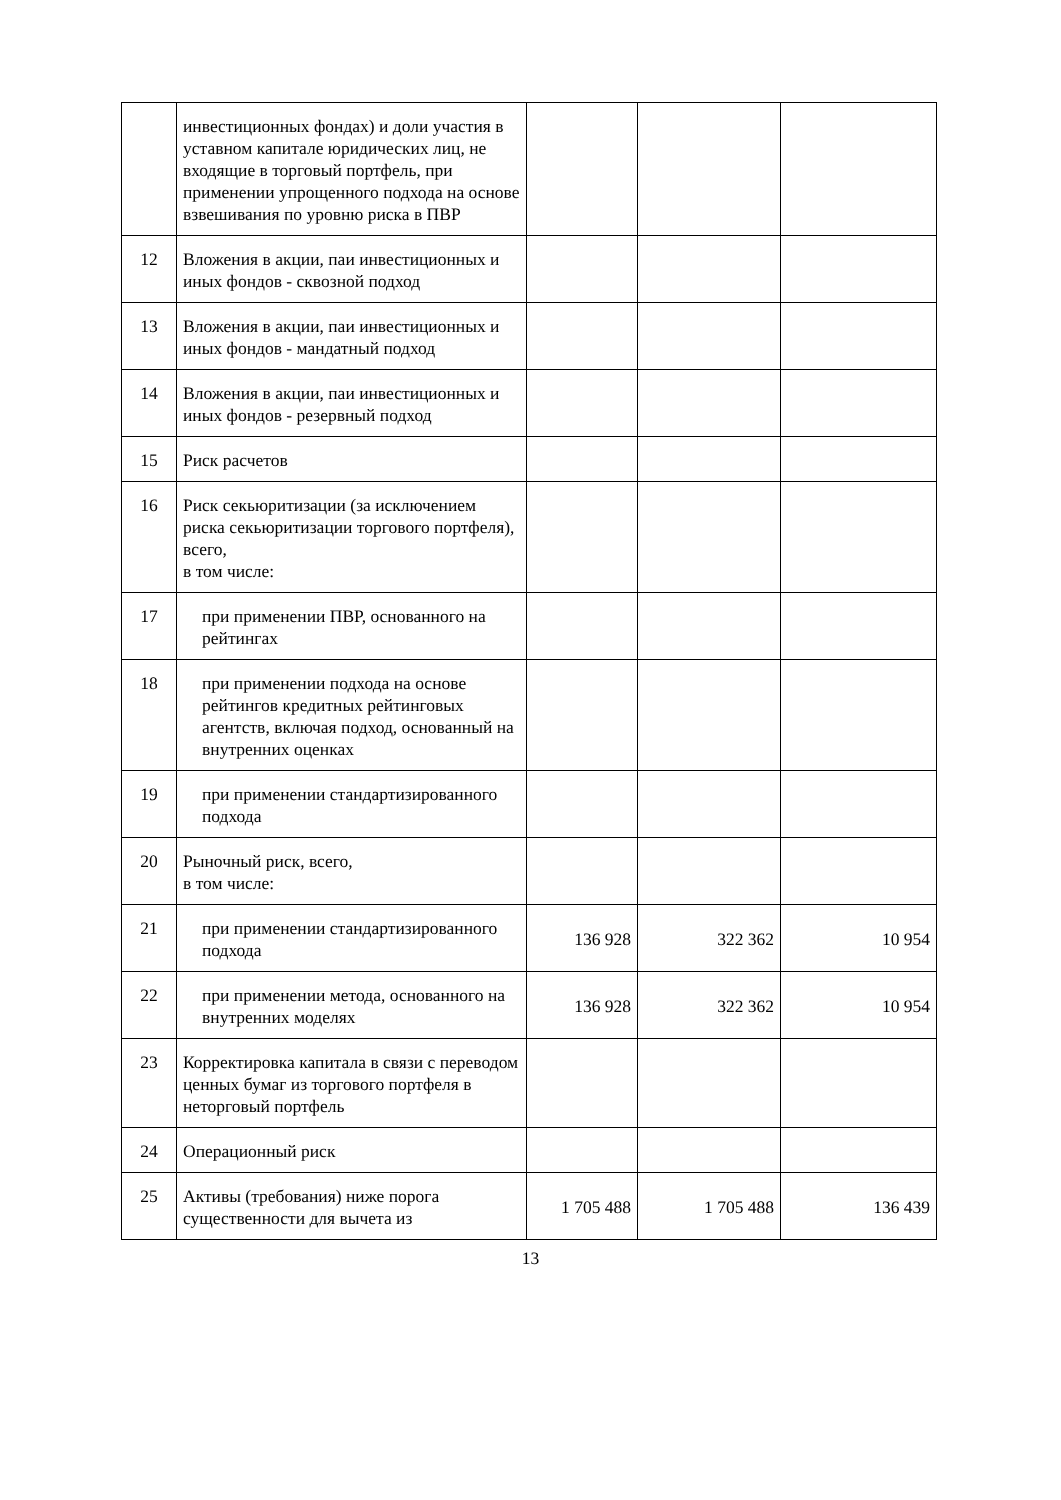| | инвестиционных фондах) и доли участия в уставном капитале юридических лиц, не входящие в торговый портфель, при применении упрощенного подхода на основе взвешивания по уровню риска в ПВР | | | |
| 12 | Вложения в акции, паи инвестиционных и иных фондов - сквозной подход | | | |
| 13 | Вложения в акции, паи инвестиционных и иных фондов - мандатный подход | | | |
| 14 | Вложения в акции, паи инвестиционных и иных фондов - резервный подход | | | |
| 15 | Риск расчетов | | | |
| 16 | Риск секьюритизации (за исключением риска секьюритизации торгового портфеля), всего, в том числе: | | | |
| 17 | при применении ПВР, основанного на рейтингах | | | |
| 18 | при применении подхода на основе рейтингов кредитных рейтинговых агентств, включая подход, основанный на внутренних оценках | | | |
| 19 | при применении стандартизированного подхода | | | |
| 20 | Рыночный риск, всего, в том числе: | | | |
| 21 | при применении стандартизированного подхода | 136 928 | 322 362 | 10 954 |
| 22 | при применении метода, основанного на внутренних моделях | 136 928 | 322 362 | 10 954 |
| 23 | Корректировка капитала в связи с переводом ценных бумаг из торгового портфеля в неторговый портфель | | | |
| 24 | Операционный риск | | | |
| 25 | Активы (требования) ниже порога существенности для вычета из | 1 705 488 | 1 705 488 | 136 439 |
13